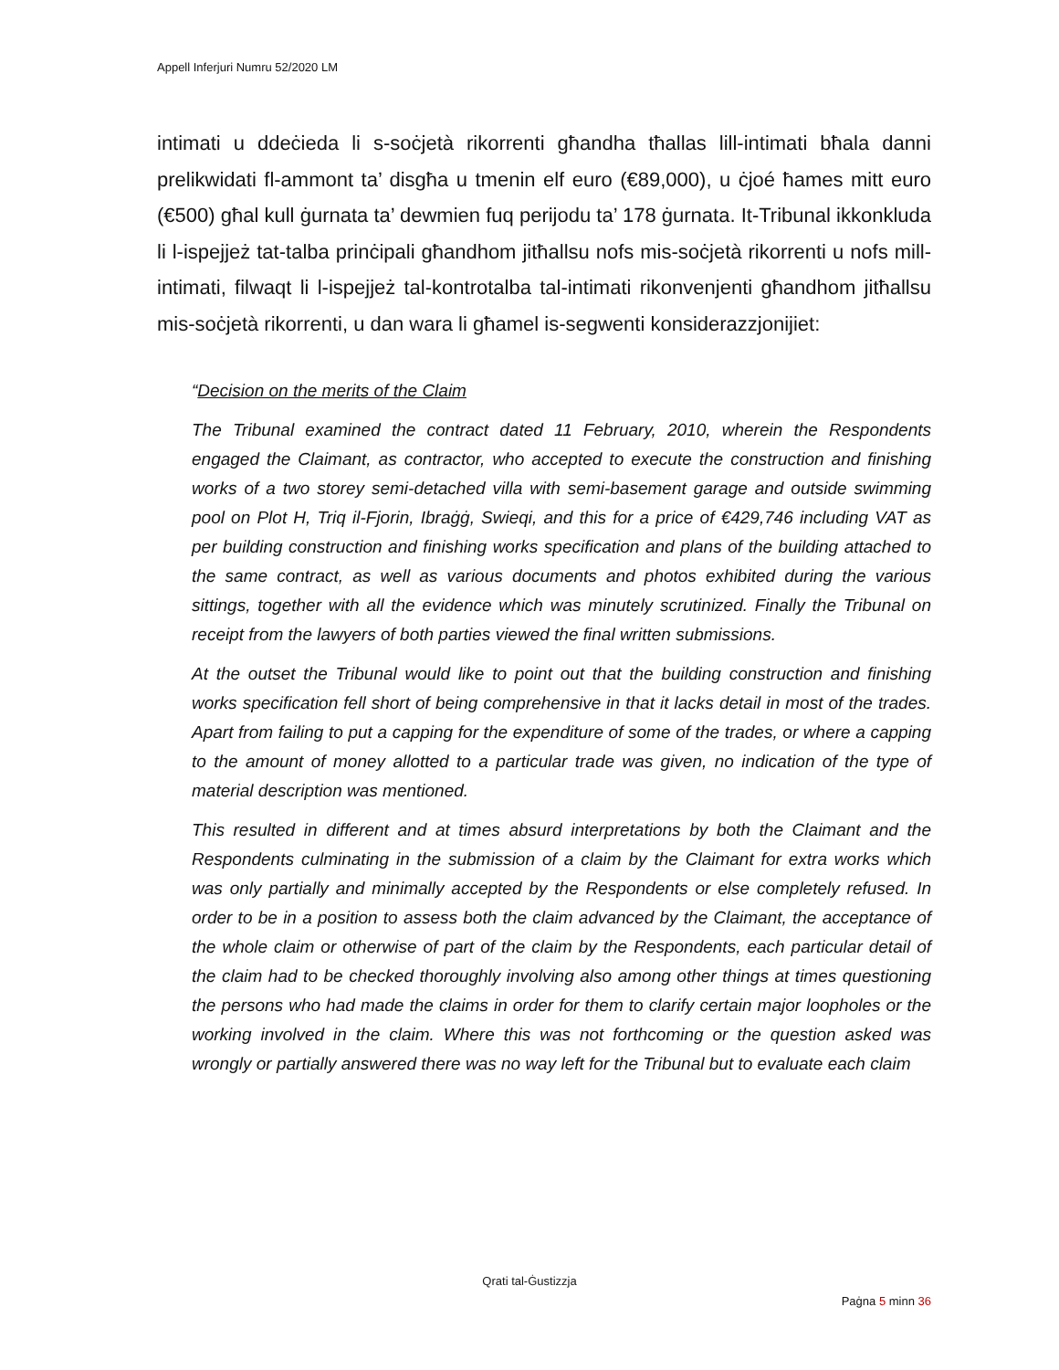Appell Inferjuri Numru 52/2020 LM
intimati u ddeċieda li s-soċjetà rikorrenti għandha tħallas lill-intimati bħala danni prelikwidati fl-ammont ta’ disgħa u tmenin elf euro (€89,000), u ċjoé ħames mitt euro (€500) għal kull ġurnata ta’ dewmien fuq perijodu ta’ 178 ġurnata. It-Tribunal ikkonkluda li l-ispejjeż tat-talba prinċipali għandhom jitħallsu nofs mis-soċjetà rikorrenti u nofs mill-intimati, filwaqt li l-ispejjeż tal-kontrotalba tal-intimati rikonvenjenti għandhom jitħallsu mis-soċjetà rikorrenti, u dan wara li għamel is-segwenti konsiderazzjonijiet:
“Decision on the merits of the Claim
The Tribunal examined the contract dated 11 February, 2010, wherein the Respondents engaged the Claimant, as contractor, who accepted to execute the construction and finishing works of a two storey semi-detached villa with semi-basement garage and outside swimming pool on Plot H, Triq il-Fjorin, Ibraġġ, Swieqi, and this for a price of €429,746 including VAT as per building construction and finishing works specification and plans of the building attached to the same contract, as well as various documents and photos exhibited during the various sittings, together with all the evidence which was minutely scrutinized. Finally the Tribunal on receipt from the lawyers of both parties viewed the final written submissions.
At the outset the Tribunal would like to point out that the building construction and finishing works specification fell short of being comprehensive in that it lacks detail in most of the trades. Apart from failing to put a capping for the expenditure of some of the trades, or where a capping to the amount of money allotted to a particular trade was given, no indication of the type of material description was mentioned.
This resulted in different and at times absurd interpretations by both the Claimant and the Respondents culminating in the submission of a claim by the Claimant for extra works which was only partially and minimally accepted by the Respondents or else completely refused. In order to be in a position to assess both the claim advanced by the Claimant, the acceptance of the whole claim or otherwise of part of the claim by the Respondents, each particular detail of the claim had to be checked thoroughly involving also among other things at times questioning the persons who had made the claims in order for them to clarify certain major loopholes or the working involved in the claim. Where this was not forthcoming or the question asked was wrongly or partially answered there was no way left for the Tribunal but to evaluate each claim
Qrati tal-Ġustizzja
Paġna 5 minn 36